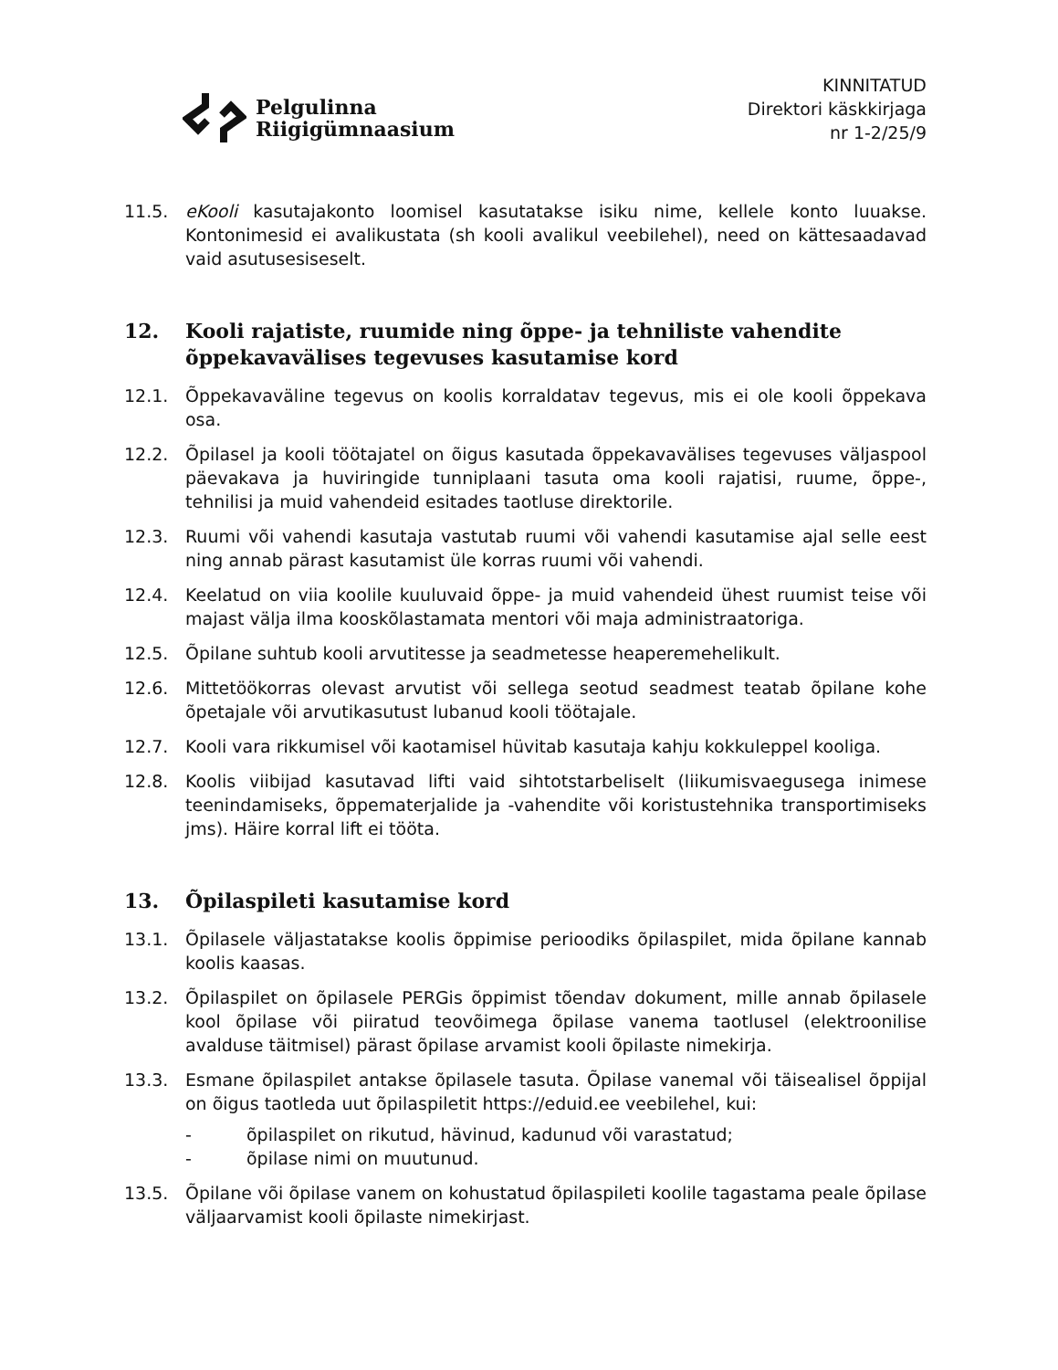Pelgulinna
Riigigümnaasium
KINNITATUD
Direktori käskkirjaga
nr 1-2/25/9
11.5. eKooli kasutajakonto loomisel kasutatakse isiku nime, kellele konto luuakse. Kontonimesid ei avalikustata (sh kooli avalikul veebilehel), need on kättesaadavad vaid asutusesiseselt.
12. Kooli rajatiste, ruumide ning õppe- ja tehniliste vahendite õppekavavälises tegevuses kasutamise kord
12.1. Õppekavaväline tegevus on koolis korraldatav tegevus, mis ei ole kooli õppekava osa.
12.2. Õpilasel ja kooli töötajatel on õigus kasutada õppekavavälises tegevuses väljaspool päevakava ja huviringide tunniplaani tasuta oma kooli rajatisi, ruume, õppe-, tehnilisi ja muid vahendeid esitades taotluse direktorile.
12.3. Ruumi või vahendi kasutaja vastutab ruumi või vahendi kasutamise ajal selle eest ning annab pärast kasutamist üle korras ruumi või vahendi.
12.4. Keelatud on viia koolile kuuluvaid õppe- ja muid vahendeid ühest ruumist teise või majast välja ilma kooskõlastamata mentori või maja administraatoriga.
12.5. Õpilane suhtub kooli arvutitesse ja seadmetesse heaperemehelikult.
12.6. Mittetöökorras olevast arvutist või sellega seotud seadmest teatab õpilane kohe õpetajale või arvutikasutust lubanud kooli töötajale.
12.7. Kooli vara rikkumisel või kaotamisel hüvitab kasutaja kahju kokkuleppel kooliga.
12.8. Koolis viibijad kasutavad lifti vaid sihtotstarbeliselt (liikumisvaegusega inimese teenindamiseks, õppematerjalide ja -vahendite või koristustehnika transportimiseks jms). Häire korral lift ei tööta.
13. Õpilaspileti kasutamise kord
13.1. Õpilasele väljastatakse koolis õppimise perioodiks õpilaspilet, mida õpilane kannab koolis kaasas.
13.2. Õpilaspilet on õpilasele PERGis õppimist tõendav dokument, mille annab õpilasele kool õpilase või piiratud teovõimega õpilase vanema taotlusel (elektroonilise avalduse täitmisel) pärast õpilase arvamist kooli õpilaste nimekirja.
13.3. Esmane õpilaspilet antakse õpilasele tasuta. Õpilase vanemal või täisealisel õppijal on õigus taotleda uut õpilaspiletit https://eduid.ee veebilehel, kui:
- õpilaspilet on rikutud, hävinud, kadunud või varastatud;
- õpilase nimi on muutunud.
13.5. Õpilane või õpilase vanem on kohustatud õpilaspileti koolile tagastama peale õpilase väljaarvamist kooli õpilaste nimekirjast.